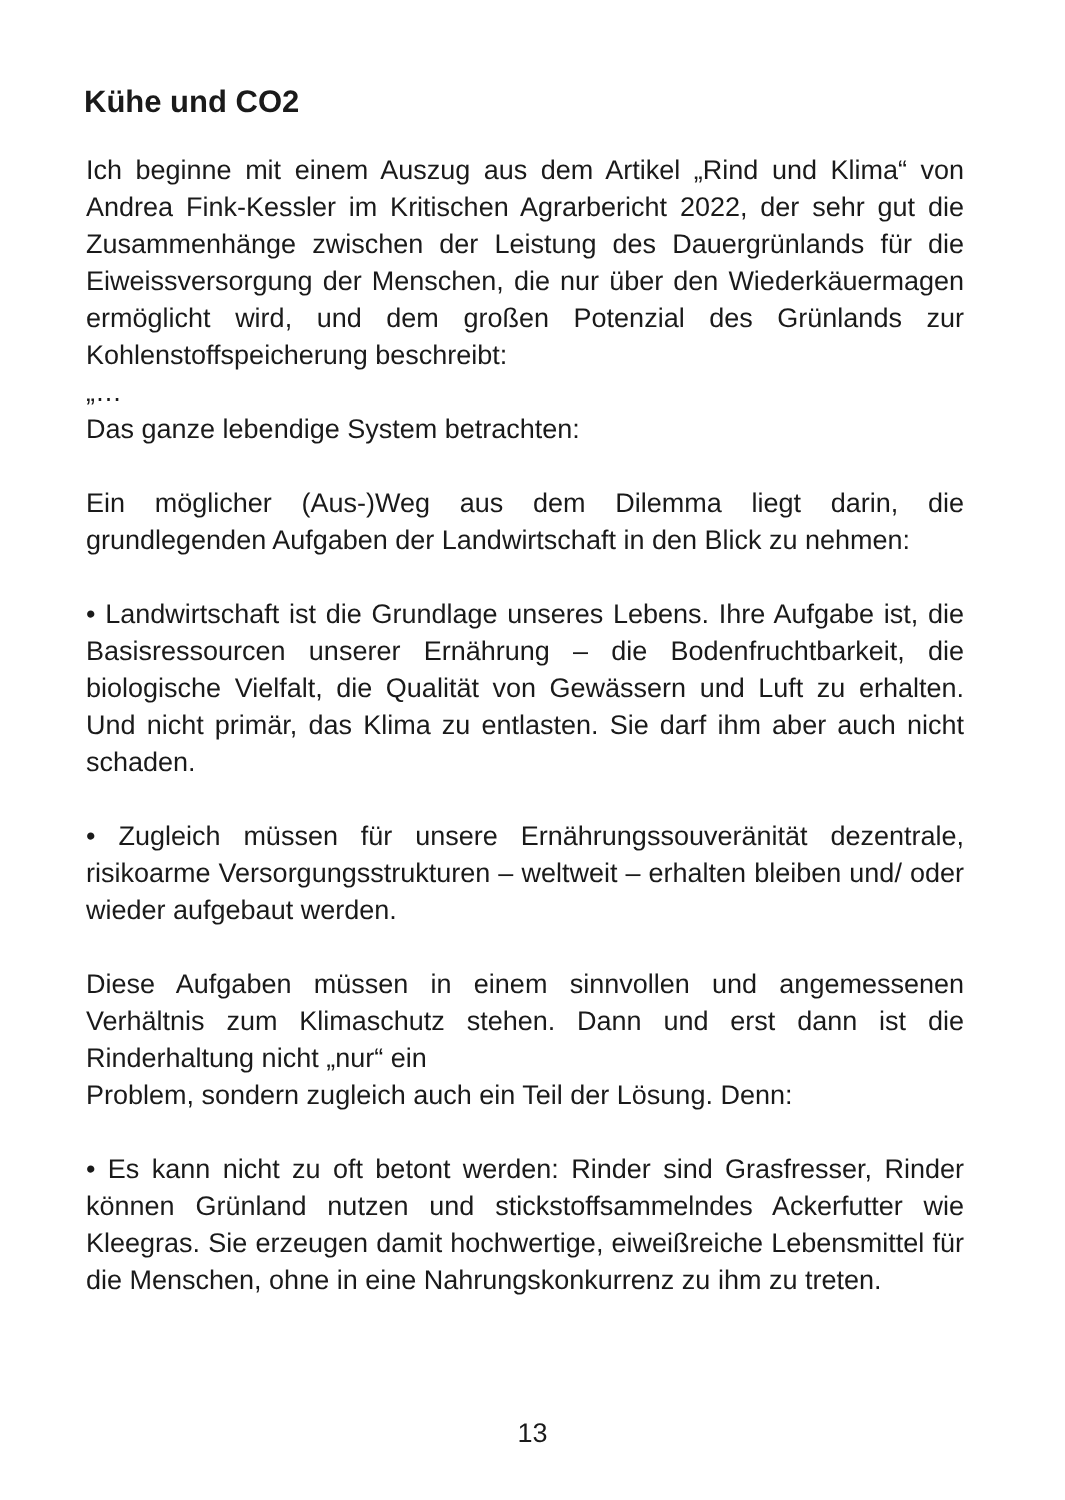Kühe und CO2
Ich beginne mit einem Auszug aus dem Artikel „Rind und Klima“ von Andrea Fink-Kessler im Kritischen Agrarbericht 2022, der sehr gut die Zusammenhänge zwischen der Leistung des Dauergrünlands für die Eiweissversorgung der Menschen, die nur über den Wiederkäuermagen ermöglicht wird, und dem großen Potenzial des Grünlands zur Kohlenstoffspeicherung beschreibt:
„…
Das ganze lebendige System betrachten:
Ein möglicher (Aus-)Weg aus dem Dilemma liegt darin, die grundlegenden Aufgaben der Landwirtschaft in den Blick zu nehmen:
• Landwirtschaft ist die Grundlage unseres Lebens. Ihre Aufgabe ist, die Basisressourcen unserer Ernährung – die Bodenfruchtbarkeit, die biologische Vielfalt, die Qualität von Gewässern und Luft zu erhalten. Und nicht primär, das Klima zu entlasten. Sie darf ihm aber auch nicht schaden.
• Zugleich müssen für unsere Ernährungssouveränität dezentrale, risikoarme Versorgungsstrukturen – weltweit – erhalten bleiben und/ oder wieder aufgebaut werden.
Diese Aufgaben müssen in einem sinnvollen und angemessenen Verhältnis zum Klimaschutz stehen. Dann und erst dann ist die Rinderhaltung nicht „nur“ ein
Problem, sondern zugleich auch ein Teil der Lösung. Denn:
• Es kann nicht zu oft betont werden: Rinder sind Grasfresser, Rinder können Grünland nutzen und stickstoffsammelndes Ackerfutter wie Kleegras. Sie erzeugen damit hochwertige, eiweißreiche Lebensmittel für die Menschen, ohne in eine Nahrungskonkurrenz zu ihm zu treten.
13